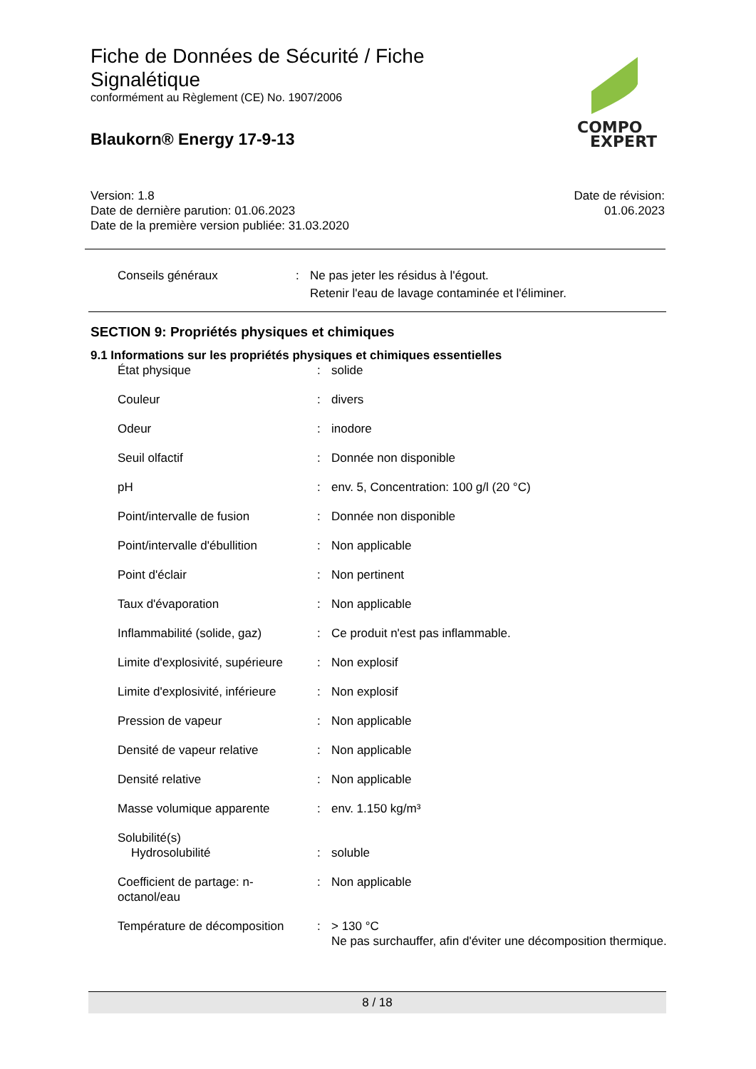Fiche de Données de Sécurité / Fiche
Signalétique
conformément au Règlement (CE) No. 1907/2006
Blaukorn® Energy 17-9-13
COMPO
EXPERT
Version: 1.8
Date de dernière parution: 01.06.2023
Date de la première version publiée: 31.03.2020
Date de révision:
01.06.2023
Conseils généraux : Ne pas jeter les résidus à l'égout.
Retenir l'eau de lavage contaminée et l'éliminer.
SECTION 9: Propriétés physiques et chimiques
9.1 Informations sur les propriétés physiques et chimiques essentielles
| État physique | : | solide |
| Couleur | : | divers |
| Odeur | : | inodore |
| Seuil olfactif | : | Donnée non disponible |
| pH | : | env. 5, Concentration: 100 g/l (20 °C) |
| Point/intervalle de fusion | : | Donnée non disponible |
| Point/intervalle d'ébullition | : | Non applicable |
| Point d'éclair | : | Non pertinent |
| Taux d'évaporation | : | Non applicable |
| Inflammabilité (solide, gaz) | : | Ce produit n'est pas inflammable. |
| Limite d'explosivité, supérieure | : | Non explosif |
| Limite d'explosivité, inférieure | : | Non explosif |
| Pression de vapeur | : | Non applicable |
| Densité de vapeur relative | : | Non applicable |
| Densité relative | : | Non applicable |
| Masse volumique apparente | : | env. 1.150 kg/m³ |
| Solubilité(s) Hydrosolubilité | : | soluble |
| Coefficient de partage: n-octanol/eau | : | Non applicable |
| Température de décomposition | : | > 130 °C Ne pas surchauffer, afin d'éviter une décomposition thermique. |
8 / 18